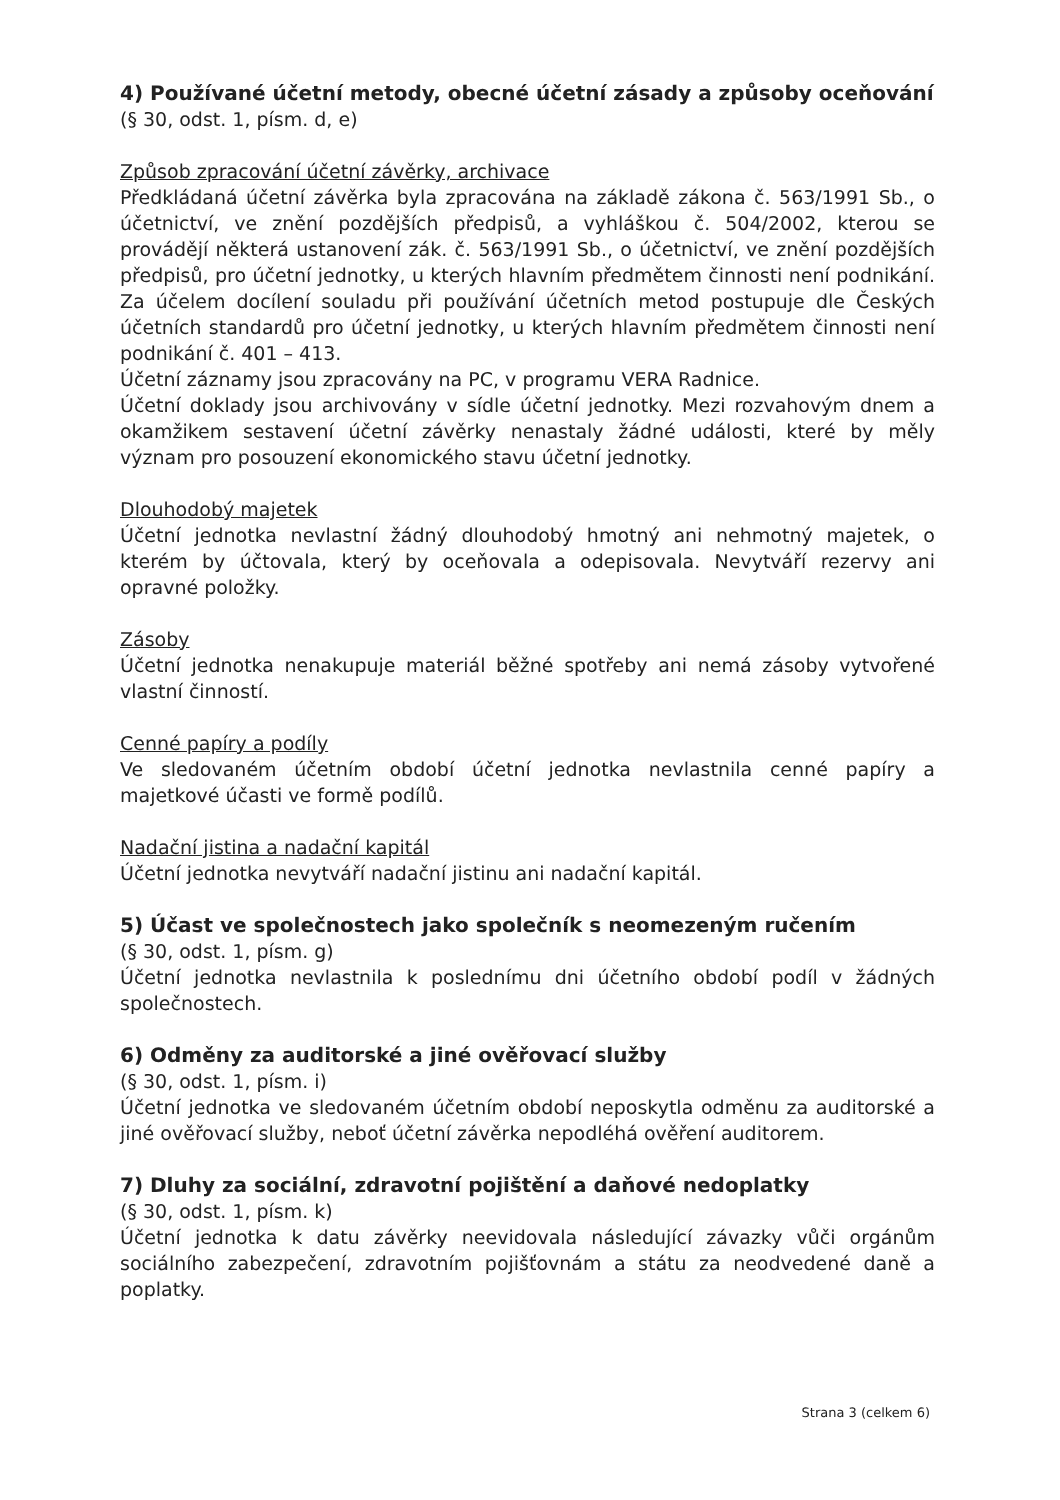4) Používané účetní metody, obecné účetní zásady a způsoby oceňování
(§ 30, odst. 1, písm. d, e)
Způsob zpracování účetní závěrky, archivace
Předkládaná účetní závěrka byla zpracována na základě zákona č. 563/1991 Sb., o účetnictví, ve znění pozdějších předpisů, a vyhláškou č. 504/2002, kterou se provádějí některá ustanovení zák. č. 563/1991 Sb., o účetnictví, ve znění pozdějších předpisů, pro účetní jednotky, u kterých hlavním předmětem činnosti není podnikání. Za účelem docílení souladu při používání účetních metod postupuje dle Českých účetních standardů pro účetní jednotky, u kterých hlavním předmětem činnosti není podnikání č. 401 – 413.
Účetní záznamy jsou zpracovány na PC, v programu VERA Radnice.
Účetní doklady jsou archivovány v sídle účetní jednotky. Mezi rozvahovým dnem a okamžikem sestavení účetní závěrky nenastaly žádné události, které by měly význam pro posouzení ekonomického stavu účetní jednotky.
Dlouhodobý majetek
Účetní jednotka nevlastní žádný dlouhodobý hmotný ani nehmotný majetek, o kterém by účtovala, který by oceňovala a odepisovala. Nevytváří rezervy ani opravné položky.
Zásoby
Účetní jednotka nenakupuje materiál běžné spotřeby ani nemá zásoby vytvořené vlastní činností.
Cenné papíry a podíly
Ve sledovaném účetním období účetní jednotka nevlastnila cenné papíry a majetkové účasti ve formě podílů.
Nadační jistina a nadační kapitál
Účetní jednotka nevytváří nadační jistinu ani nadační kapitál.
5) Účast ve společnostech jako společník s neomezeným ručením
(§ 30, odst. 1, písm. g)
Účetní jednotka nevlastnila k poslednímu dni účetního období podíl v žádných společnostech.
6) Odměny za auditorské a jiné ověřovací služby
(§ 30, odst. 1, písm. i)
Účetní jednotka ve sledovaném účetním období neposkytla odměnu za auditorské a jiné ověřovací služby, neboť účetní závěrka nepodléhá ověření auditorem.
7) Dluhy za sociální, zdravotní pojištění a daňové nedoplatky
(§ 30, odst. 1, písm. k)
Účetní jednotka k datu závěrky neevidovala následující závazky vůči orgánům sociálního zabezpečení, zdravotním pojišťovnám a státu za neodvedené daně a poplatky.
Strana 3 (celkem 6)